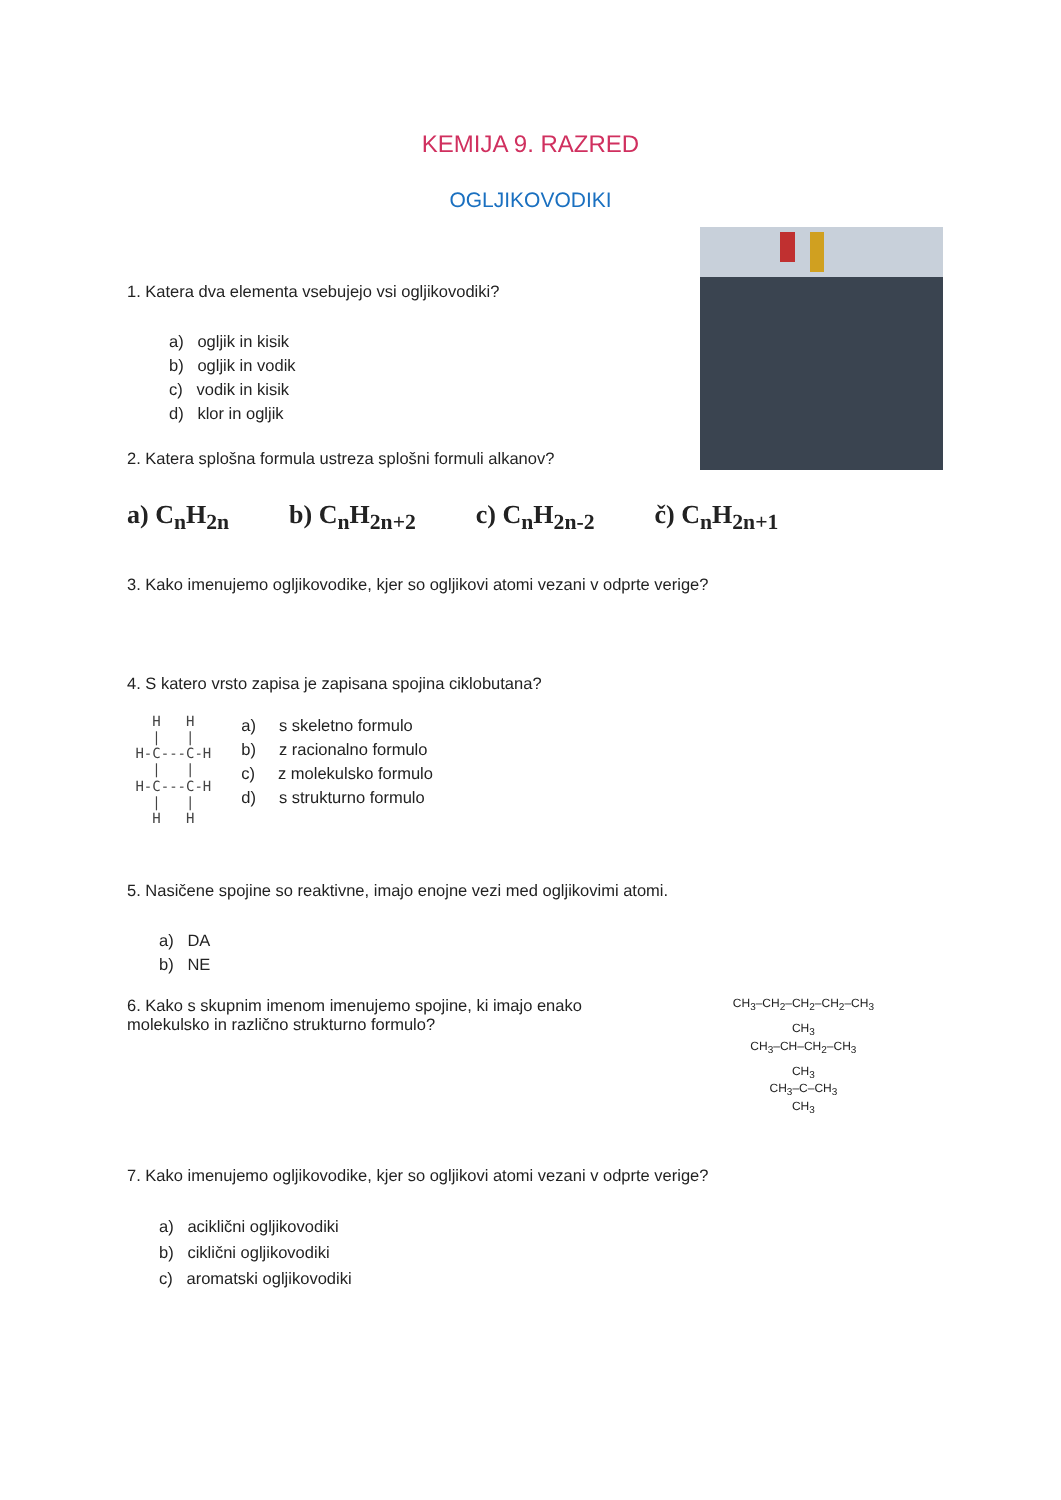KEMIJA 9. RAZRED
OGLJIKOVODIKI
1. Katera dva elementa vsebujejo vsi ogljikovodiki?
a) ogljik in kisik
b) ogljik in vodik
c) vodik in kisik
d) klor in ogljik
2. Katera splošna formula ustreza splošni formuli alkanov?
a) C<sub>n</sub>H<sub>2n</sub> b) C<sub>n</sub>H<sub>2n+2</sub> c) C<sub>n</sub>H<sub>2n-2</sub> č) C<sub>n</sub>H<sub>2n+1</sub>
3. Kako imenujemo ogljikovodike, kjer so ogljikovi atomi vezani v odprte verige?
4. S katero vrsto zapisa je zapisana spojina ciklobutana?
   H   H
   |   |
 H-C---C-H
   |   |
 H-C---C-H
   |   |
   H   H
a) s skeletno formulo
b) z racionalno formulo
c) z molekulsko formulo
d) s strukturno formulo
5. Nasičene spojine so reaktivne, imajo enojne vezi med ogljikovimi atomi.
a) DA
b) NE
6. Kako s skupnim imenom imenujemo spojine, ki imajo enako
molekulsko in različno strukturno formulo?
CH<sub>3</sub>–CH<sub>2</sub>–CH<sub>2</sub>–CH<sub>2</sub>–CH<sub>3</sub>
CH<sub>3</sub>
CH<sub>3</sub>–CH–CH<sub>2</sub>–CH<sub>3</sub>
CH<sub>3</sub>
CH<sub>3</sub>–C–CH<sub>3</sub>
CH<sub>3</sub>
7. Kako imenujemo ogljikovodike, kjer so ogljikovi atomi vezani v odprte verige?
a) aciklični ogljikovodiki
b) ciklični ogljikovodiki
c) aromatski ogljikovodiki